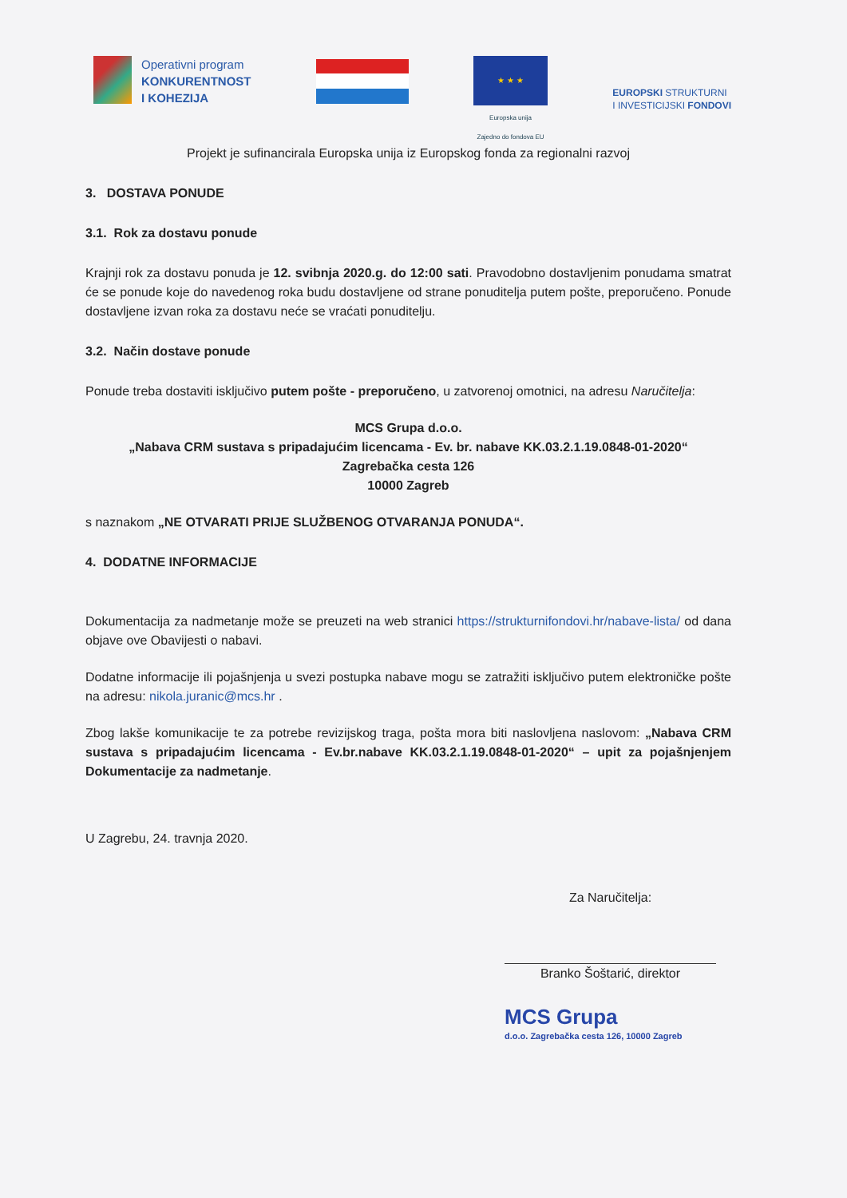Operativni program
KONKURENTNOST
I KOHEZIJA
★ ★ ★
Europska unija
Zajedno do fondova EU
EUROPSKI STRUKTURNI
I INVESTICIJSKI FONDOVI
Projekt je sufinancirala Europska unija iz Europskog fonda za regionalni razvoj
3. DOSTAVA PONUDE
3.1. Rok za dostavu ponude
Krajnji rok za dostavu ponuda je 12. svibnja 2020.g. do 12:00 sati. Pravodobno dostavljenim ponudama smatrat će se ponude koje do navedenog roka budu dostavljene od strane ponuditelja putem pošte, preporučeno. Ponude dostavljene izvan roka za dostavu neće se vraćati ponuditelju.
3.2. Način dostave ponude
Ponude treba dostaviti isključivo putem pošte - preporučeno, u zatvorenoj omotnici, na adresu Naručitelja:
MCS Grupa d.o.o.
„Nabava CRM sustava s pripadajućim licencama - Ev. br. nabave KK.03.2.1.19.0848-01-2020“
Zagrebačka cesta 126
10000 Zagreb
s naznakom „NE OTVARATI PRIJE SLUŽBENOG OTVARANJA PONUDA“.
4. DODATNE INFORMACIJE
Dokumentacija za nadmetanje može se preuzeti na web stranici https://strukturnifondovi.hr/nabave-lista/ od dana objave ove Obavijesti o nabavi.
Dodatne informacije ili pojašnjenja u svezi postupka nabave mogu se zatražiti isključivo putem elektroničke pošte na adresu: nikola.juranic@mcs.hr .
Zbog lakše komunikacije te za potrebe revizijskog traga, pošta mora biti naslovljena naslovom: „Nabava CRM sustava s pripadajućim licencama - Ev.br.nabave KK.03.2.1.19.0848-01-2020“ – upit za pojašnjenjem Dokumentacije za nadmetanje.
U Zagrebu, 24. travnja 2020.
Za Naručitelja:
Branko Šoštarić, direktor
MCS Grupa
d.o.o. Zagrebačka cesta 126, 10000 Zagreb